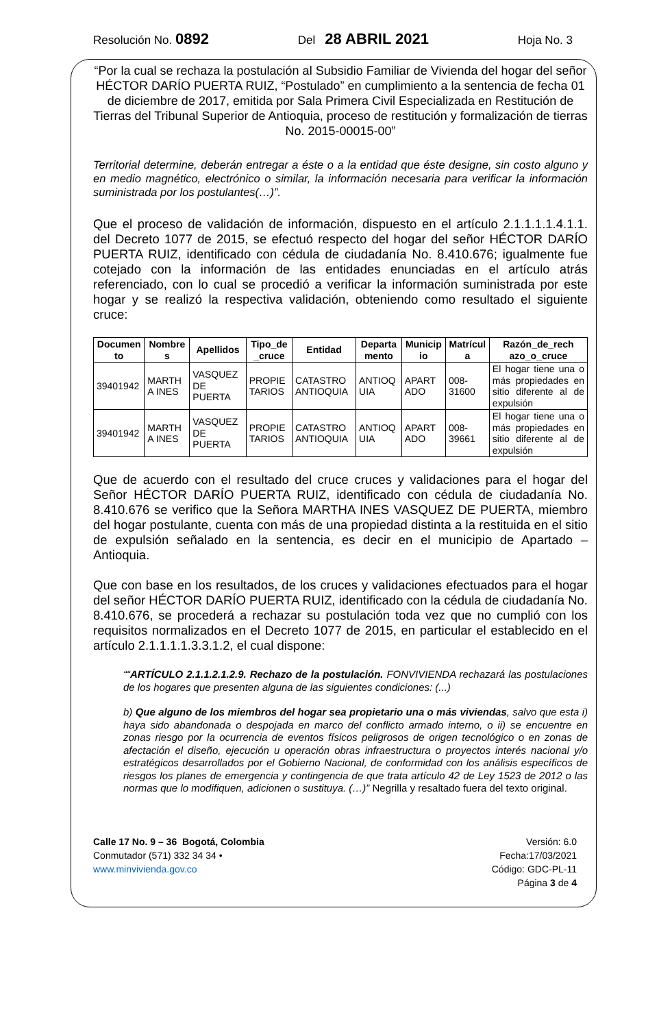Resolución No. 0892 Del 28 ABRIL 2021 Hoja No. 3
“Por la cual se rechaza la postulación al Subsidio Familiar de Vivienda del hogar del señor HÉCTOR DARÍO PUERTA RUIZ, “Postulado” en cumplimiento a la sentencia de fecha 01 de diciembre de 2017, emitida por Sala Primera Civil Especializada en Restitución de Tierras del Tribunal Superior de Antioquia, proceso de restitución y formalización de tierras No. 2015-00015-00”
Territorial determine, deberán entregar a éste o a la entidad que éste designe, sin costo alguno y en medio magnético, electrónico o similar, la información necesaria para verificar la información suministrada por los postulantes(…)”.
Que el proceso de validación de información, dispuesto en el artículo 2.1.1.1.1.4.1.1. del Decreto 1077 de 2015, se efectuó respecto del hogar del señor HÉCTOR DARÍO PUERTA RUIZ, identificado con cédula de ciudadanía No. 8.410.676; igualmente fue cotejado con la información de las entidades enunciadas en el artículo atrás referenciado, con lo cual se procedió a verificar la información suministrada por este hogar y se realizó la respectiva validación, obteniendo como resultado el siguiente cruce:
| Documen to | Nombre s | Apellidos | Tipo_de _cruce | Entidad | Departa mento | Municip io | Matrícul a | Razón_de_rech azo_o_cruce |
| --- | --- | --- | --- | --- | --- | --- | --- | --- |
| 39401942 | MARTH A INES | VASQUEZ DE PUERTA | PROPIE TARIOS | CATASTRO ANTIOQUIA | ANTIOQ UIA | APART ADO | 008-31600 | El hogar tiene una o más propiedades en sitio diferente al de expulsión |
| 39401942 | MARTH A INES | VASQUEZ DE PUERTA | PROPIE TARIOS | CATASTRO ANTIOQUIA | ANTIOQ UIA | APART ADO | 008-39661 | El hogar tiene una o más propiedades en sitio diferente al de expulsión |
Que de acuerdo con el resultado del cruce cruces y validaciones para el hogar del Señor HÉCTOR DARÍO PUERTA RUIZ, identificado con cédula de ciudadanía No. 8.410.676 se verifico que la Señora MARTHA INES VASQUEZ DE PUERTA, miembro del hogar postulante, cuenta con más de una propiedad distinta a la restituida en el sitio de expulsión señalado en la sentencia, es decir en el municipio de Apartado – Antioquia.
Que con base en los resultados, de los cruces y validaciones efectuados para el hogar del señor HÉCTOR DARÍO PUERTA RUIZ, identificado con la cédula de ciudadanía No. 8.410.676, se procederá a rechazar su postulación toda vez que no cumplió con los requisitos normalizados en el Decreto 1077 de 2015, en particular el establecido en el artículo 2.1.1.1.1.3.3.1.2, el cual dispone:
““ARTÍCULO 2.1.1.2.1.2.9. Rechazo de la postulación. FONVIVIENDA rechazará las postulaciones de los hogares que presenten alguna de las siguientes condiciones: (...)
b) Que alguno de los miembros del hogar sea propietario una o más viviendas, salvo que esta i) haya sido abandonada o despojada en marco del conflicto armado interno, o ii) se encuentre en zonas riesgo por la ocurrencia de eventos físicos peligrosos de origen tecnológico o en zonas de afectación el diseño, ejecución u operación obras infraestructura o proyectos interés nacional y/o estratégicos desarrollados por el Gobierno Nacional, de conformidad con los análisis específicos de riesgos los planes de emergencia y contingencia de que trata artículo 42 de Ley 1523 de 2012 o las normas que lo modifiquen, adicionen o sustituya. (…)” Negrilla y resaltado fuera del texto original.
Calle 17 No. 9 – 36 Bogotá, Colombia
Conmutador (571) 332 34 34 •
www.minvivienda.gov.co
Versión: 6.0
Fecha:17/03/2021
Código: GDC-PL-11
Página 3 de 4